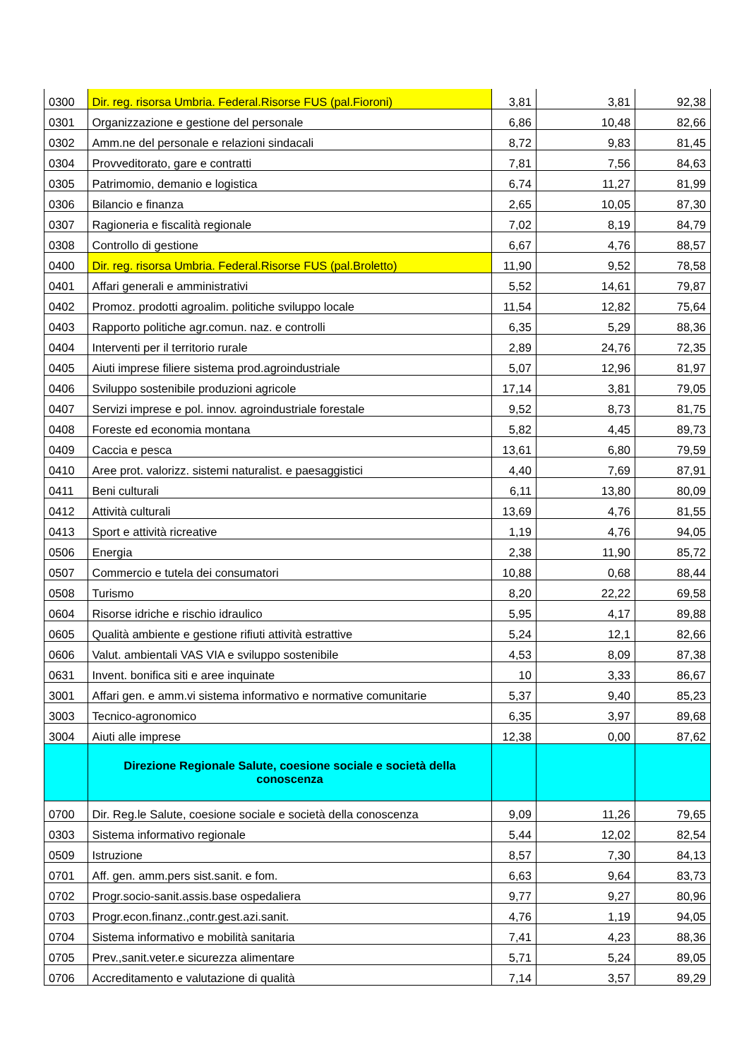| 0300 | Dir. reg. risorsa Umbria. Federal.Risorse FUS (pal.Fioroni) | 3,81 | 3,81 | 92,38 |
| 0301 | Organizzazione e gestione del personale | 6,86 | 10,48 | 82,66 |
| 0302 | Amm.ne del personale e relazioni sindacali | 8,72 | 9,83 | 81,45 |
| 0304 | Provveditorato, gare e contratti | 7,81 | 7,56 | 84,63 |
| 0305 | Patrimomio, demanio e logistica | 6,74 | 11,27 | 81,99 |
| 0306 | Bilancio e finanza | 2,65 | 10,05 | 87,30 |
| 0307 | Ragioneria e fiscalità regionale | 7,02 | 8,19 | 84,79 |
| 0308 | Controllo di gestione | 6,67 | 4,76 | 88,57 |
| 0400 | Dir. reg. risorsa Umbria. Federal.Risorse FUS (pal.Broletto) | 11,90 | 9,52 | 78,58 |
| 0401 | Affari generali e amministrativi | 5,52 | 14,61 | 79,87 |
| 0402 | Promoz. prodotti agroalim. politiche sviluppo locale | 11,54 | 12,82 | 75,64 |
| 0403 | Rapporto politiche agr.comun. naz. e controlli | 6,35 | 5,29 | 88,36 |
| 0404 | Interventi per il territorio rurale | 2,89 | 24,76 | 72,35 |
| 0405 | Aiuti imprese filiere sistema prod.agroindustriale | 5,07 | 12,96 | 81,97 |
| 0406 | Sviluppo sostenibile produzioni agricole | 17,14 | 3,81 | 79,05 |
| 0407 | Servizi imprese e pol. innov. agroindustriale forestale | 9,52 | 8,73 | 81,75 |
| 0408 | Foreste ed economia montana | 5,82 | 4,45 | 89,73 |
| 0409 | Caccia e pesca | 13,61 | 6,80 | 79,59 |
| 0410 | Aree prot. valorizz. sistemi naturalist. e paesaggistici | 4,40 | 7,69 | 87,91 |
| 0411 | Beni culturali | 6,11 | 13,80 | 80,09 |
| 0412 | Attività culturali | 13,69 | 4,76 | 81,55 |
| 0413 | Sport e attività ricreative | 1,19 | 4,76 | 94,05 |
| 0506 | Energia | 2,38 | 11,90 | 85,72 |
| 0507 | Commercio e tutela dei consumatori | 10,88 | 0,68 | 88,44 |
| 0508 | Turismo | 8,20 | 22,22 | 69,58 |
| 0604 | Risorse idriche e rischio idraulico | 5,95 | 4,17 | 89,88 |
| 0605 | Qualità ambiente e gestione rifiuti attività estrattive | 5,24 | 12,1 | 82,66 |
| 0606 | Valut. ambientali VAS VIA e sviluppo sostenibile | 4,53 | 8,09 | 87,38 |
| 0631 | Invent. bonifica siti e aree inquinate | 10 | 3,33 | 86,67 |
| 3001 | Affari gen. e amm.vi sistema informativo e normative comunitarie | 5,37 | 9,40 | 85,23 |
| 3003 | Tecnico-agronomico | 6,35 | 3,97 | 89,68 |
| 3004 | Aiuti alle imprese | 12,38 | 0,00 | 87,62 |
| | Direzione Regionale Salute, coesione sociale e società della conoscenza | | | |
| 0700 | Dir. Reg.le Salute, coesione sociale e società della conoscenza | 9,09 | 11,26 | 79,65 |
| 0303 | Sistema informativo regionale | 5,44 | 12,02 | 82,54 |
| 0509 | Istruzione | 8,57 | 7,30 | 84,13 |
| 0701 | Aff. gen. amm.pers sist.sanit. e fom. | 6,63 | 9,64 | 83,73 |
| 0702 | Progr.socio-sanit.assis.base ospedaliera | 9,77 | 9,27 | 80,96 |
| 0703 | Progr.econ.finanz.,contr.gest.azi.sanit. | 4,76 | 1,19 | 94,05 |
| 0704 | Sistema informativo e mobilità sanitaria | 7,41 | 4,23 | 88,36 |
| 0705 | Prev.,sanit.veter.e sicurezza alimentare | 5,71 | 5,24 | 89,05 |
| 0706 | Accreditamento e valutazione di qualità | 7,14 | 3,57 | 89,29 |